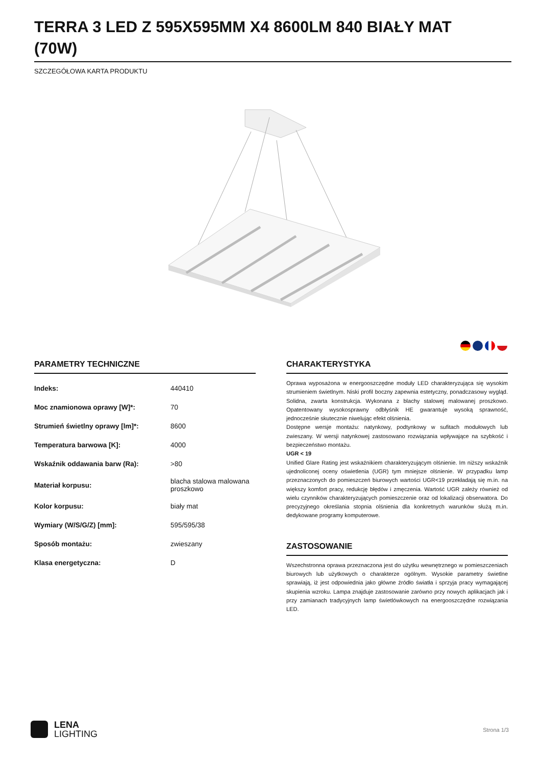TERRA 3 LED Z 595X595MM X4 8600LM 840 BIAŁY MAT (70W)
SZCZEGÓŁOWA KARTA PRODUKTU
PARAMETRY TECHNICZNE
| Indeks: | 440410 |
| Moc znamionowa oprawy [W]*: | 70 |
| Strumień świetlny oprawy [lm]*: | 8600 |
| Temperatura barwowa [K]: | 4000 |
| Wskaźnik oddawania barw (Ra): | >80 |
| Materiał korpusu: | blacha stalowa malowana proszkowo |
| Kolor korpusu: | biały mat |
| Wymiary (W/S/G/Z) [mm]: | 595/595/38 |
| Sposób montażu: | zwieszany |
| Klasa energetyczna: | D |
CHARAKTERYSTYKA
Oprawa wyposażona w energooszczędne moduły LED charakteryzująca się wysokim strumieniem świetlnym. Niski profil boczny zapewnia estetyczny, ponadczasowy wygląd. Solidna, zwarta konstrukcja. Wykonana z blachy stalowej malowanej proszkowo. Opatentowany wysokosprawny odbłyśnik HE gwarantuje wysoką sprawność, jednocześnie skutecznie niwelując efekt olśnienia.
Dostępne wersje montażu: natynkowy, podtynkowy w sufitach modułowych lub zwieszany. W wersji natynkowej zastosowano rozwiązania wpływające na szybkość i bezpieczeństwo montażu.
UGR < 19
Unified Glare Rating jest wskaźnikiem charakteryzującym olśnienie. Im niższy wskaźnik ujednoliconej oceny oświetlenia (UGR) tym mniejsze olśnienie. W przypadku lamp przeznaczonych do pomieszczeń biurowych wartości UGR<19 przekładają się m.in. na większy komfort pracy, redukcję błędów i zmęczenia. Wartość UGR zależy również od wielu czynników charakteryzujących pomieszczenie oraz od lokalizacji obserwatora. Do precyzyjnego określania stopnia olśnienia dla konkretnych warunków służą m.in. dedykowane programy komputerowe.
ZASTOSOWANIE
Wszechstronna oprawa przeznaczona jest do użytku wewnętrznego w pomieszczeniach biurowych lub użytkowych o charakterze ogólnym. Wysokie parametry świetlne sprawiają, iż jest odpowiednia jako główne źródło światła i sprzyja pracy wymagającej skupienia wzroku. Lampa znajduje zastosowanie zarówno przy nowych aplikacjach jak i przy zamianach tradycyjnych lamp świetlówkowych na energooszczędne rozwiązania LED.
LENA
LIGHTING
Strona 1/3